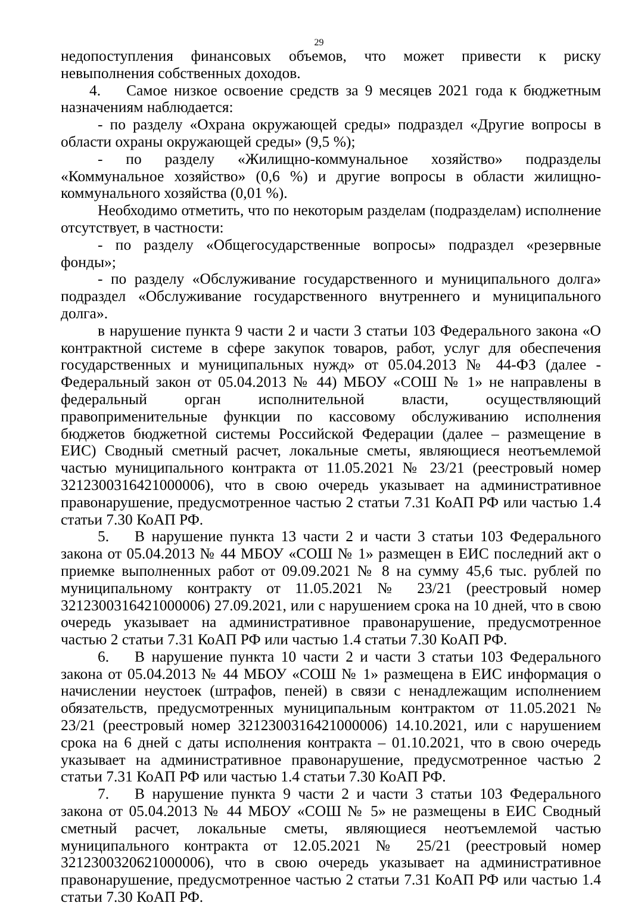29
недопоступления финансовых объемов, что может привести к риску невыполнения собственных доходов.
4. Самое низкое освоение средств за 9 месяцев 2021 года к бюджетным назначениям наблюдается:
- по разделу «Охрана окружающей среды» подраздел «Другие вопросы в области охраны окружающей среды» (9,5 %);
- по разделу «Жилищно-коммунальное хозяйство» подразделы «Коммунальное хозяйство» (0,6 %) и другие вопросы в области жилищно-коммунального хозяйства (0,01 %).
Необходимо отметить, что по некоторым разделам (подразделам) исполнение отсутствует, в частности:
- по разделу «Общегосударственные вопросы» подраздел «резервные фонды»;
- по разделу «Обслуживание государственного и муниципального долга» подраздел «Обслуживание государственного внутреннего и муниципального долга».
в нарушение пункта 9 части 2 и части 3 статьи 103 Федерального закона «О контрактной системе в сфере закупок товаров, работ, услуг для обеспечения государственных и муниципальных нужд» от 05.04.2013 № 44-ФЗ (далее - Федеральный закон от 05.04.2013 № 44) МБОУ «СОШ № 1» не направлены в федеральный орган исполнительной власти, осуществляющий правоприменительные функции по кассовому обслуживанию исполнения бюджетов бюджетной системы Российской Федерации (далее – размещение в ЕИС) Сводный сметный расчет, локальные сметы, являющиеся неотъемлемой частью муниципального контракта от 11.05.2021 № 23/21 (реестровый номер 3212300316421000006), что в свою очередь указывает на административное правонарушение, предусмотренное частью 2 статьи 7.31 КоАП РФ или частью 1.4 статьи 7.30 КоАП РФ.
5. В нарушение пункта 13 части 2 и части 3 статьи 103 Федерального закона от 05.04.2013 № 44 МБОУ «СОШ № 1» размещен в ЕИС последний акт о приемке выполненных работ от 09.09.2021 № 8 на сумму 45,6 тыс. рублей по муниципальному контракту от 11.05.2021 № 23/21 (реестровый номер 3212300316421000006) 27.09.2021, или с нарушением срока на 10 дней, что в свою очередь указывает на административное правонарушение, предусмотренное частью 2 статьи 7.31 КоАП РФ или частью 1.4 статьи 7.30 КоАП РФ.
6. В нарушение пункта 10 части 2 и части 3 статьи 103 Федерального закона от 05.04.2013 № 44 МБОУ «СОШ № 1» размещена в ЕИС информация о начислении неустоек (штрафов, пеней) в связи с ненадлежащим исполнением обязательств, предусмотренных муниципальным контрактом от 11.05.2021 № 23/21 (реестровый номер 3212300316421000006) 14.10.2021, или с нарушением срока на 6 дней с даты исполнения контракта – 01.10.2021, что в свою очередь указывает на административное правонарушение, предусмотренное частью 2 статьи 7.31 КоАП РФ или частью 1.4 статьи 7.30 КоАП РФ.
7. В нарушение пункта 9 части 2 и части 3 статьи 103 Федерального закона от 05.04.2013 № 44 МБОУ «СОШ № 5» не размещены в ЕИС Сводный сметный расчет, локальные сметы, являющиеся неотъемлемой частью муниципального контракта от 12.05.2021 № 25/21 (реестровый номер 3212300320621000006), что в свою очередь указывает на административное правонарушение, предусмотренное частью 2 статьи 7.31 КоАП РФ или частью 1.4 статьи 7.30 КоАП РФ.